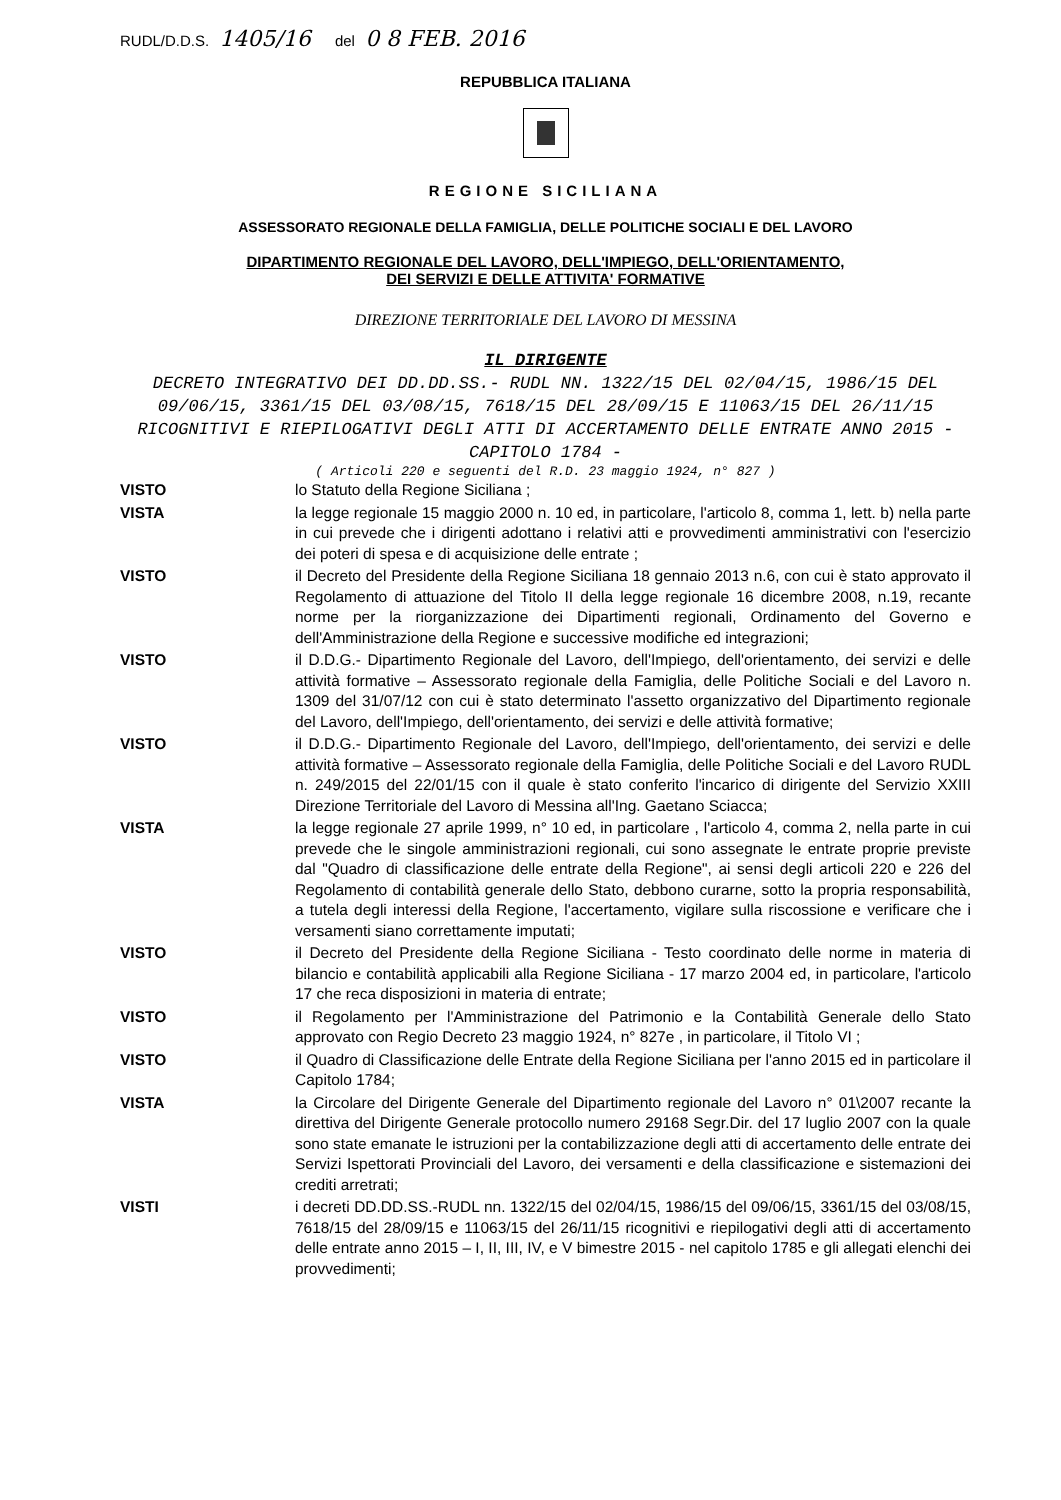RUDL/D.D.S. 1405/16 del 0 8 FEB. 2016
REPUBBLICA ITALIANA
REGIONE SICILIANA
ASSESSORATO REGIONALE DELLA FAMIGLIA, DELLE POLITICHE SOCIALI E DEL LAVORO
DIPARTIMENTO REGIONALE DEL LAVORO, DELL'IMPIEGO, DELL'ORIENTAMENTO,
DEI SERVIZI E DELLE ATTIVITA' FORMATIVE
DIREZIONE TERRITORIALE DEL LAVORO DI MESSINA
IL DIRIGENTE
DECRETO INTEGRATIVO DEI DD.DD.SS.- RUDL NN. 1322/15 DEL 02/04/15, 1986/15 DEL 09/06/15, 3361/15 DEL 03/08/15, 7618/15 DEL 28/09/15 E 11063/15 DEL 26/11/15 RICOGNITIVI E RIEPILOGATIVI DEGLI ATTI DI ACCERTAMENTO DELLE ENTRATE ANNO 2015 - CAPITOLO 1784 -
( Articoli 220 e seguenti del R.D. 23 maggio 1924, n° 827 )
| VISTO | lo Statuto della Regione Siciliana ; |
| VISTA | la legge regionale 15 maggio 2000 n. 10 ed, in particolare, l'articolo 8, comma 1, lett. b) nella parte in cui prevede che i dirigenti adottano i relativi atti e provvedimenti amministrativi con l'esercizio dei poteri di spesa e di acquisizione delle entrate ; |
| VISTO | il Decreto del Presidente della Regione Siciliana 18 gennaio 2013 n.6, con cui è stato approvato il Regolamento di attuazione del Titolo II della legge regionale 16 dicembre 2008, n.19, recante norme per la riorganizzazione dei Dipartimenti regionali, Ordinamento del Governo e dell'Amministrazione della Regione e successive modifiche ed integrazioni; |
| VISTO | il D.D.G.- Dipartimento Regionale del Lavoro, dell'Impiego, dell'orientamento, dei servizi e delle attività formative – Assessorato regionale della Famiglia, delle Politiche Sociali e del Lavoro n. 1309 del 31/07/12 con cui è stato determinato l'assetto organizzativo del Dipartimento regionale del Lavoro, dell'Impiego, dell'orientamento, dei servizi e delle attività formative; |
| VISTO | il D.D.G.- Dipartimento Regionale del Lavoro, dell'Impiego, dell'orientamento, dei servizi e delle attività formative – Assessorato regionale della Famiglia, delle Politiche Sociali e del Lavoro RUDL n. 249/2015 del 22/01/15 con il quale è stato conferito l'incarico di dirigente del Servizio XXIII Direzione Territoriale del Lavoro di Messina all'Ing. Gaetano Sciacca; |
| VISTA | la legge regionale 27 aprile 1999, n° 10 ed, in particolare , l'articolo 4, comma 2, nella parte in cui prevede che le singole amministrazioni regionali, cui sono assegnate le entrate proprie previste dal "Quadro di classificazione delle entrate della Regione", ai sensi degli articoli 220 e 226 del Regolamento di contabilità generale dello Stato, debbono curarne, sotto la propria responsabilità, a tutela degli interessi della Regione, l'accertamento, vigilare sulla riscossione e verificare che i versamenti siano correttamente imputati; |
| VISTO | il Decreto del Presidente della Regione Siciliana - Testo coordinato delle norme in materia di bilancio e contabilità applicabili alla Regione Siciliana - 17 marzo 2004 ed, in particolare, l'articolo 17 che reca disposizioni in materia di entrate; |
| VISTO | il Regolamento per l'Amministrazione del Patrimonio e la Contabilità Generale dello Stato approvato con Regio Decreto 23 maggio 1924, n° 827e , in particolare, il Titolo VI ; |
| VISTO | il Quadro di Classificazione delle Entrate della Regione Siciliana per l'anno 2015 ed in particolare il Capitolo 1784; |
| VISTA | la Circolare del Dirigente Generale del Dipartimento regionale del Lavoro n° 01\2007 recante la direttiva del Dirigente Generale protocollo numero 29168 Segr.Dir. del 17 luglio 2007 con la quale sono state emanate le istruzioni per la contabilizzazione degli atti di accertamento delle entrate dei Servizi Ispettorati Provinciali del Lavoro, dei versamenti e della classificazione e sistemazioni dei crediti arretrati; |
| VISTI | i decreti DD.DD.SS.-RUDL nn. 1322/15 del 02/04/15, 1986/15 del 09/06/15, 3361/15 del 03/08/15, 7618/15 del 28/09/15 e 11063/15 del 26/11/15 ricognitivi e riepilogativi degli atti di accertamento delle entrate anno 2015 – I, II, III, IV, e V bimestre 2015 - nel capitolo 1785 e gli allegati elenchi dei provvedimenti; |